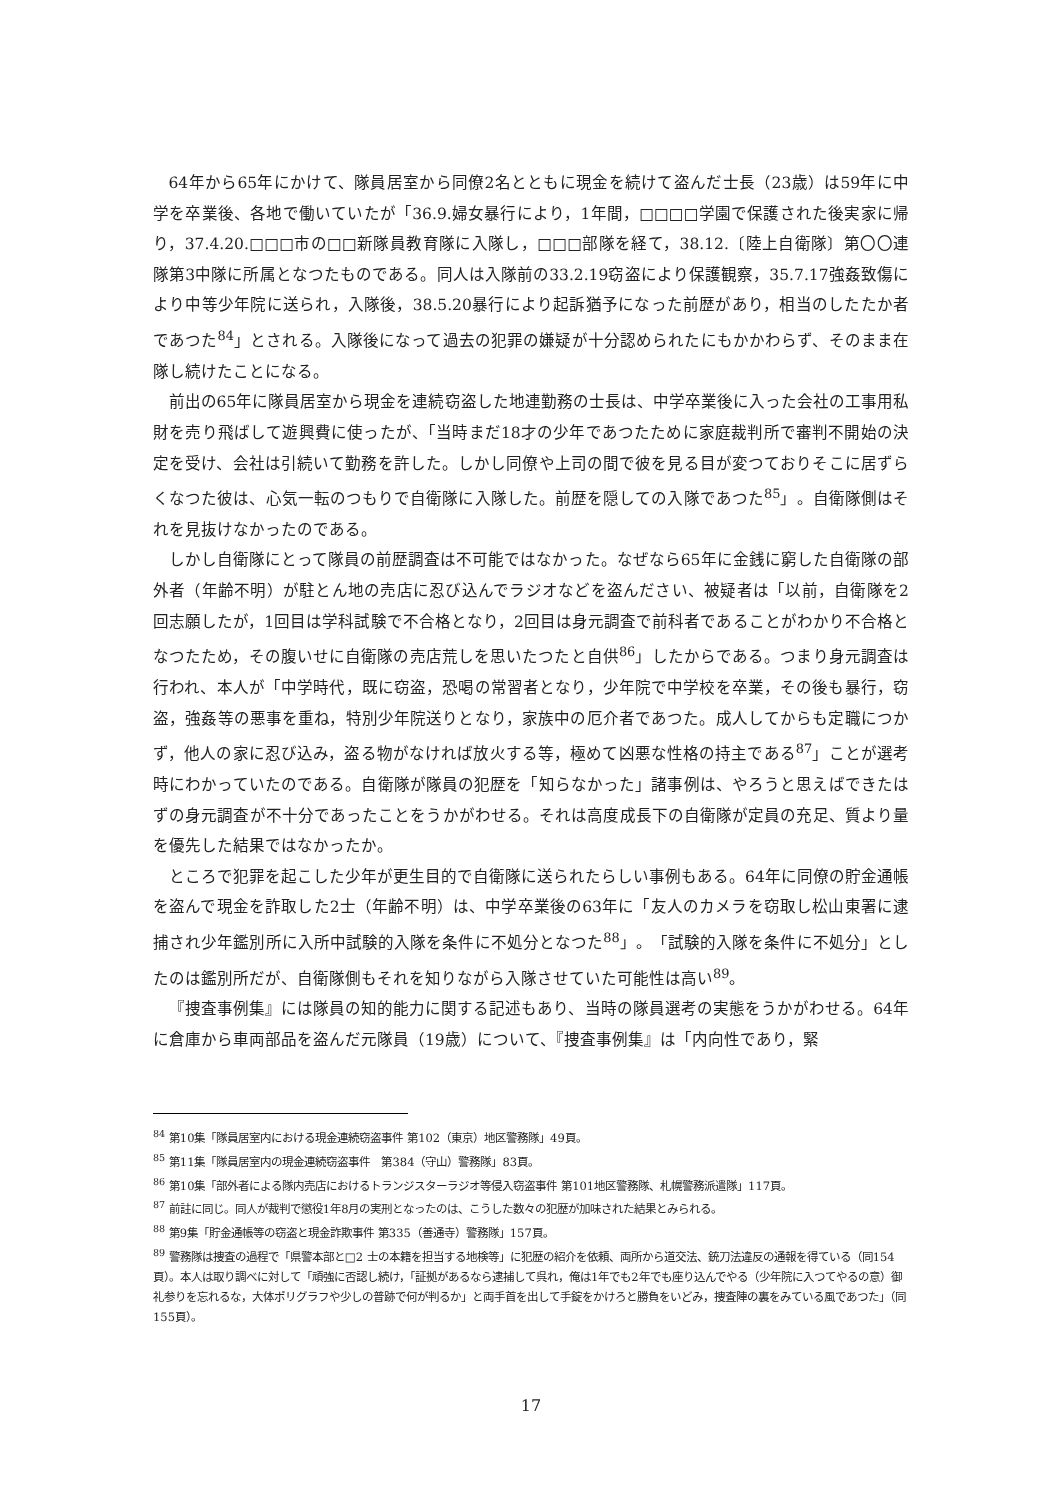64年から65年にかけて、隊員居室から同僚2名とともに現金を続けて盗んだ士長（23歳）は59年に中学を卒業後、各地で働いていたが「36.9.婦女暴行により，1年間，□□□□学園で保護された後実家に帰り，37.4.20.□□□市の□□新隊員教育隊に入隊し，□□□部隊を経て，38.12.〔陸上自衛隊〕第〇〇連隊第3中隊に所属となつたものである。同人は入隊前の33.2.19窃盗により保護観察，35.7.17強姦致傷により中等少年院に送られ，入隊後，38.5.20暴行により起訴猶予になった前歴があり，相当のしたたか者であつた<sup>84</sup>」とされる。入隊後になって過去の犯罪の嫌疑が十分認められたにもかかわらず、そのまま在隊し続けたことになる。
前出の65年に隊員居室から現金を連続窃盗した地連勤務の士長は、中学卒業後に入った会社の工事用私財を売り飛ばして遊興費に使ったが、「当時まだ18才の少年であつたために家庭裁判所で審判不開始の決定を受け、会社は引続いて勤務を許した。しかし同僚や上司の間で彼を見る目が変つておりそこに居ずらくなつた彼は、心気一転のつもりで自衛隊に入隊した。前歴を隠しての入隊であつた<sup>85</sup>」。自衛隊側はそれを見抜けなかったのである。
しかし自衛隊にとって隊員の前歴調査は不可能ではなかった。なぜなら65年に金銭に窮した自衛隊の部外者（年齢不明）が駐とん地の売店に忍び込んでラジオなどを盗んださい、被疑者は「以前，自衛隊を2回志願したが，1回目は学科試験で不合格となり，2回目は身元調査で前科者であることがわかり不合格となつたため，その腹いせに自衛隊の売店荒しを思いたつたと自供<sup>86</sup>」したからである。つまり身元調査は行われ、本人が「中学時代，既に窃盗，恐喝の常習者となり，少年院で中学校を卒業，その後も暴行，窃盗，強姦等の悪事を重ね，特別少年院送りとなり，家族中の厄介者であつた。成人してからも定職につかず，他人の家に忍び込み，盗る物がなければ放火する等，極めて凶悪な性格の持主である<sup>87</sup>」ことが選考時にわかっていたのである。自衛隊が隊員の犯歴を「知らなかった」諸事例は、やろうと思えばできたはずの身元調査が不十分であったことをうかがわせる。それは高度成長下の自衛隊が定員の充足、質より量を優先した結果ではなかったか。
ところで犯罪を起こした少年が更生目的で自衛隊に送られたらしい事例もある。64年に同僚の貯金通帳を盗んで現金を詐取した2士（年齢不明）は、中学卒業後の63年に「友人のカメラを窃取し松山東署に逮捕され少年鑑別所に入所中試験的入隊を条件に不処分となつた<sup>88</sup>」。「試験的入隊を条件に不処分」としたのは鑑別所だが、自衛隊側もそれを知りながら入隊させていた可能性は高い<sup>89</sup>。
『捜査事例集』には隊員の知的能力に関する記述もあり、当時の隊員選考の実態をうかがわせる。64年に倉庫から車両部品を盗んだ元隊員（19歳）について、『捜査事例集』は「内向性であり，緊
<sup>84</sup> 第10集「隊員居室内における現金連続窃盗事件 第102（東京）地区警務隊」49頁。
<sup>85</sup> 第11集「隊員居室内の現金連続窃盗事件　第384（守山）警務隊」83頁。
<sup>86</sup> 第10集「部外者による隊内売店におけるトランジスターラジオ等侵入窃盗事件 第101地区警務隊、札幌警務派遣隊」117頁。
<sup>87</sup> 前註に同じ。同人が裁判で懲役1年8月の実刑となったのは、こうした数々の犯歴が加味された結果とみられる。
<sup>88</sup> 第9集「貯金通帳等の窃盗と現金詐欺事件 第335（善通寺）警務隊」157頁。
<sup>89</sup> 警務隊は捜査の過程で「県警本部と□2 士の本籍を担当する地検等」に犯歴の紹介を依頼、両所から道交法、銃刀法違反の通報を得ている（同154頁）。本人は取り調べに対して「頑強に否認し続け，「証拠があるなら逮捕して呉れ，俺は1年でも2年でも座り込んでやる（少年院に入つてやるの意）御礼参りを忘れるな，大体ポリグラフや少しの普跡で何が判るか」と両手首を出して手錠をかけろと勝負をいどみ，捜査陣の裏をみている風であつた」（同155頁）。
17